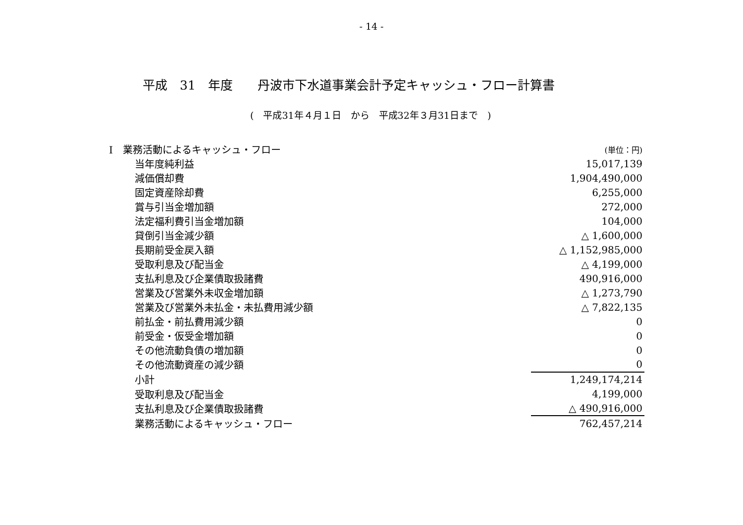- 14 -
平成　31　年度　　丹波市下水道事業会計予定キャッシュ・フロー計算書
(　平成31年４月１日　から　平成32年３月31日まで　)
| Ⅰ 業務活動によるキャッシュ・フロー | (単位：円) |
| 当年度純利益 | 15,017,139 |
| 減価償却費 | 1,904,490,000 |
| 固定資産除却費 | 6,255,000 |
| 賞与引当金増加額 | 272,000 |
| 法定福利費引当金増加額 | 104,000 |
| 貸倒引当金減少額 | △ 1,600,000 |
| 長期前受金戻入額 | △ 1,152,985,000 |
| 受取利息及び配当金 | △ 4,199,000 |
| 支払利息及び企業債取扱諸費 | 490,916,000 |
| 営業及び営業外未収金増加額 | △ 1,273,790 |
| 営業及び営業外未払金・未払費用減少額 | △ 7,822,135 |
| 前払金・前払費用減少額 | 0 |
| 前受金・仮受金増加額 | 0 |
| その他流動負債の増加額 | 0 |
| その他流動資産の減少額 | 0 |
| 小計 | 1,249,174,214 |
| 受取利息及び配当金 | 4,199,000 |
| 支払利息及び企業債取扱諸費 | △ 490,916,000 |
| 業務活動によるキャッシュ・フロー | 762,457,214 |